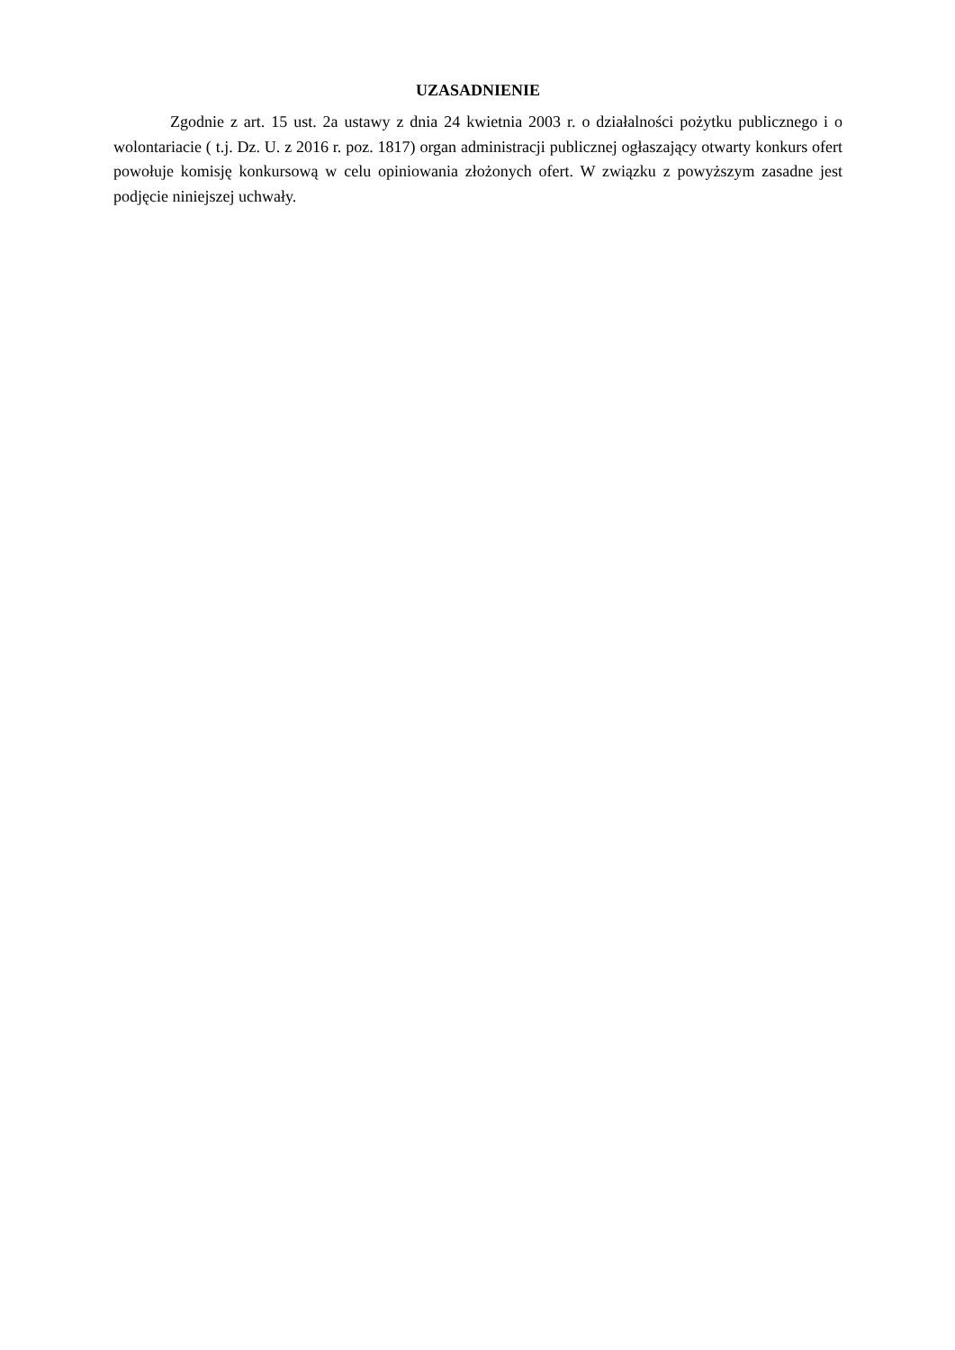UZASADNIENIE
Zgodnie z art. 15 ust. 2a ustawy z dnia 24 kwietnia 2003 r. o działalności pożytku publicznego i o wolontariacie ( t.j. Dz. U. z 2016 r. poz. 1817) organ administracji publicznej ogłaszający otwarty konkurs ofert powołuje komisję konkursową w celu opiniowania złożonych ofert. W związku z powyższym zasadne jest podjęcie niniejszej uchwały.